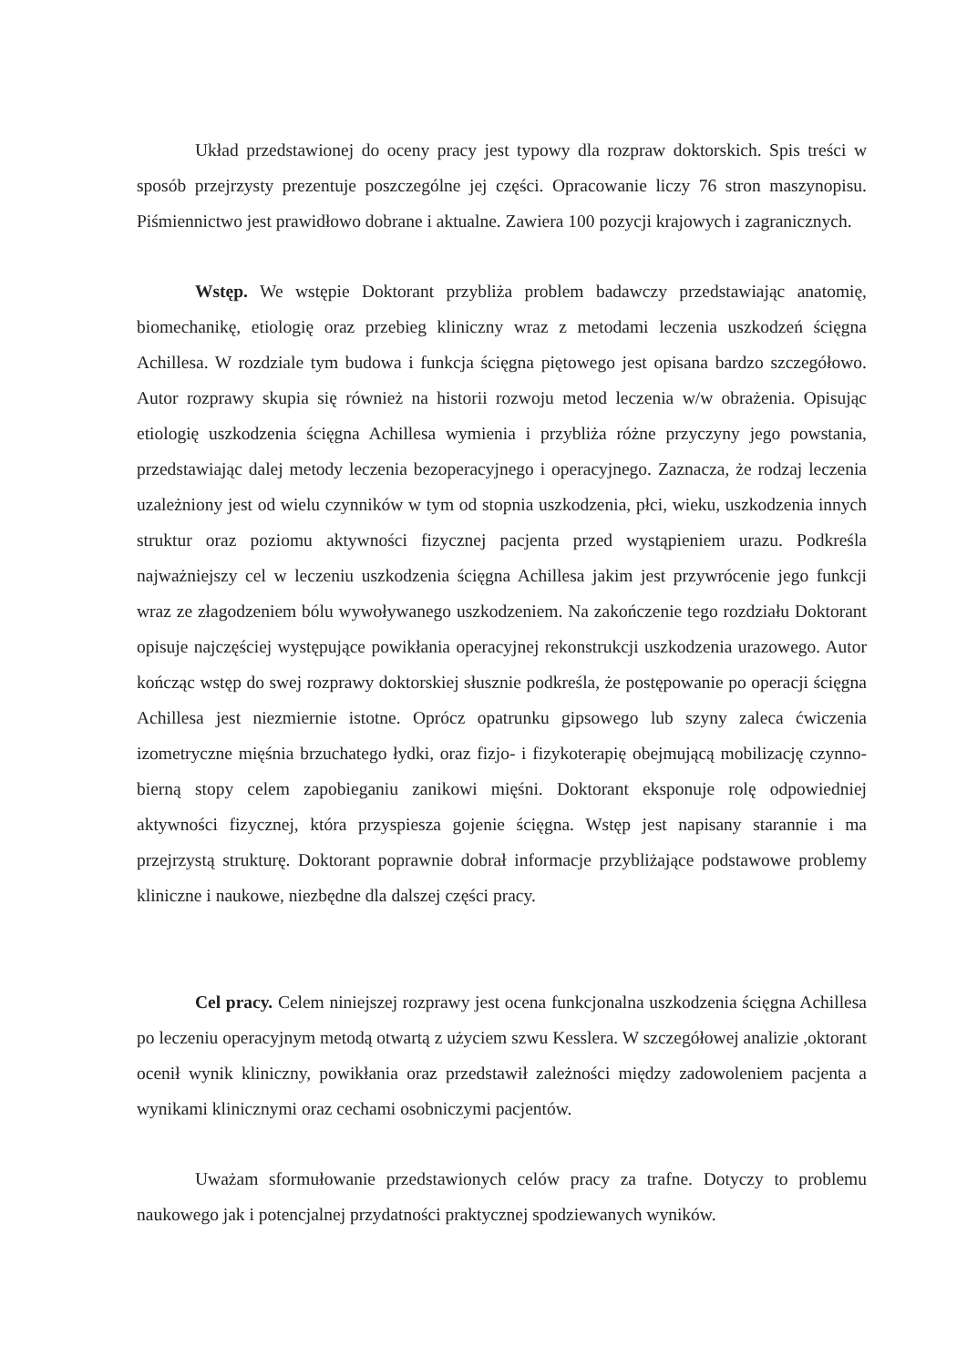Układ przedstawionej do oceny pracy jest typowy dla rozpraw doktorskich. Spis treści w sposób przejrzysty prezentuje poszczególne jej części. Opracowanie liczy 76 stron maszynopisu. Piśmiennictwo jest prawidłowo dobrane i aktualne. Zawiera 100 pozycji krajowych i zagranicznych.
Wstęp. We wstępie Doktorant przybliża problem badawczy przedstawiając anatomię, biomechanikę, etiologię oraz przebieg kliniczny wraz z metodami leczenia uszkodzeń ścięgna Achillesa. W rozdziale tym budowa i funkcja ścięgna piętowego jest opisana bardzo szczegółowo. Autor rozprawy skupia się również na historii rozwoju metod leczenia w/w obrażenia. Opisując etiologię uszkodzenia ścięgna Achillesa wymienia i przybliża różne przyczyny jego powstania, przedstawiając dalej metody leczenia bezoperacyjnego i operacyjnego. Zaznacza, że rodzaj leczenia uzależniony jest od wielu czynników w tym od stopnia uszkodzenia, płci, wieku, uszkodzenia innych struktur oraz poziomu aktywności fizycznej pacjenta przed wystąpieniem urazu. Podkreśla najważniejszy cel w leczeniu uszkodzenia ścięgna Achillesa jakim jest przywrócenie jego funkcji wraz ze złagodzeniem bólu wywoływanego uszkodzeniem. Na zakończenie tego rozdziału Doktorant opisuje najczęściej występujące powikłania operacyjnej rekonstrukcji uszkodzenia urazowego. Autor kończąc wstęp do swej rozprawy doktorskiej słusznie podkreśla, że postępowanie po operacji ścięgna Achillesa jest niezmiernie istotne. Oprócz opatrunku gipsowego lub szyny zaleca ćwiczenia izometryczne mięśnia brzuchatego łydki, oraz fizjo- i fizykoterapię obejmującą mobilizację czynno-bierną stopy celem zapobieganiu zanikowi mięśni. Doktorant eksponuje rolę odpowiedniej aktywności fizycznej, która przyspiesza gojenie ścięgna. Wstęp jest napisany starannie i ma przejrzystą strukturę. Doktorant poprawnie dobrał informacje przybliżające podstawowe problemy kliniczne i naukowe, niezbędne dla dalszej części pracy.
Cel pracy. Celem niniejszej rozprawy jest ocena funkcjonalna uszkodzenia ścięgna Achillesa po leczeniu operacyjnym metodą otwartą z użyciem szwu Kesslera. W szczegółowej analizie ,oktorant ocenił wynik kliniczny, powikłania oraz przedstawił zależności między zadowoleniem pacjenta a wynikami klinicznymi oraz cechami osobniczymi pacjentów.
Uważam sformułowanie przedstawionych celów pracy za trafne. Dotyczy to problemu naukowego jak i potencjalnej przydatności praktycznej spodziewanych wyników.